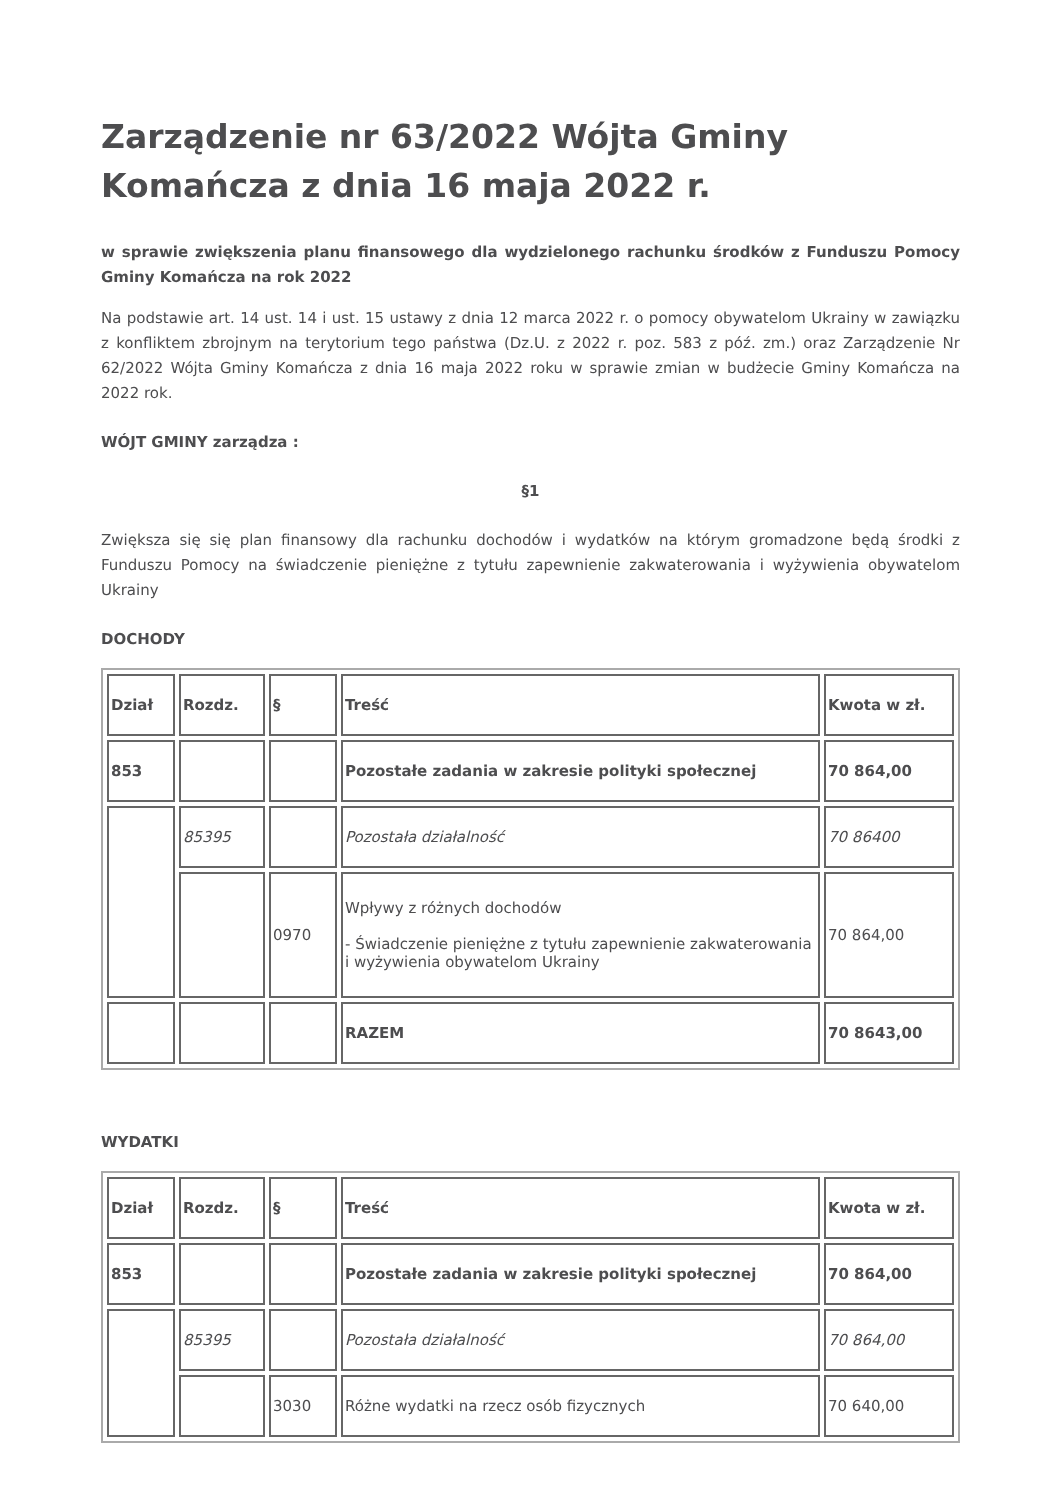Zarządzenie nr 63/2022 Wójta Gminy Komańcza z dnia 16 maja 2022 r.
w sprawie zwiększenia planu finansowego dla wydzielonego rachunku środków z Funduszu Pomocy Gminy Komańcza na rok 2022
Na podstawie art. 14 ust. 14 i ust. 15 ustawy z dnia 12 marca 2022 r. o pomocy obywatelom Ukrainy w zawiązku z konfliktem zbrojnym na terytorium tego państwa (Dz.U. z 2022 r. poz. 583 z póź. zm.) oraz Zarządzenie Nr 62/2022 Wójta Gminy Komańcza z dnia 16 maja 2022 roku w sprawie zmian w budżecie Gminy Komańcza na 2022 rok.
WÓJT GMINY zarządza :
§1
Zwiększa się się plan finansowy dla rachunku dochodów i wydatków na którym gromadzone będą środki z Funduszu Pomocy na świadczenie pieniężne z tytułu zapewnienie zakwaterowania i wyżywienia obywatelom Ukrainy
DOCHODY
| Dział | Rozdz. | § | Treść | Kwota w zł. |
| 853 | | | Pozostałe zadania w zakresie polityki społecznej | 70 864,00 |
| | 85395 | | Pozostała działalność | 70 86400 |
| | | 0970 | Wpływy z różnych dochodów - Świadczenie pieniężne z tytułu zapewnienie zakwaterowania i wyżywienia obywatelom Ukrainy | 70 864,00 |
| | | | RAZEM | 70 8643,00 |
WYDATKI
| Dział | Rozdz. | § | Treść | Kwota w zł. |
| 853 | | | Pozostałe zadania w zakresie polityki społecznej | 70 864,00 |
| | 85395 | | Pozostała działalność | 70 864,00 |
| | | 3030 | Różne wydatki na rzecz osób fizycznych | 70 640,00 |